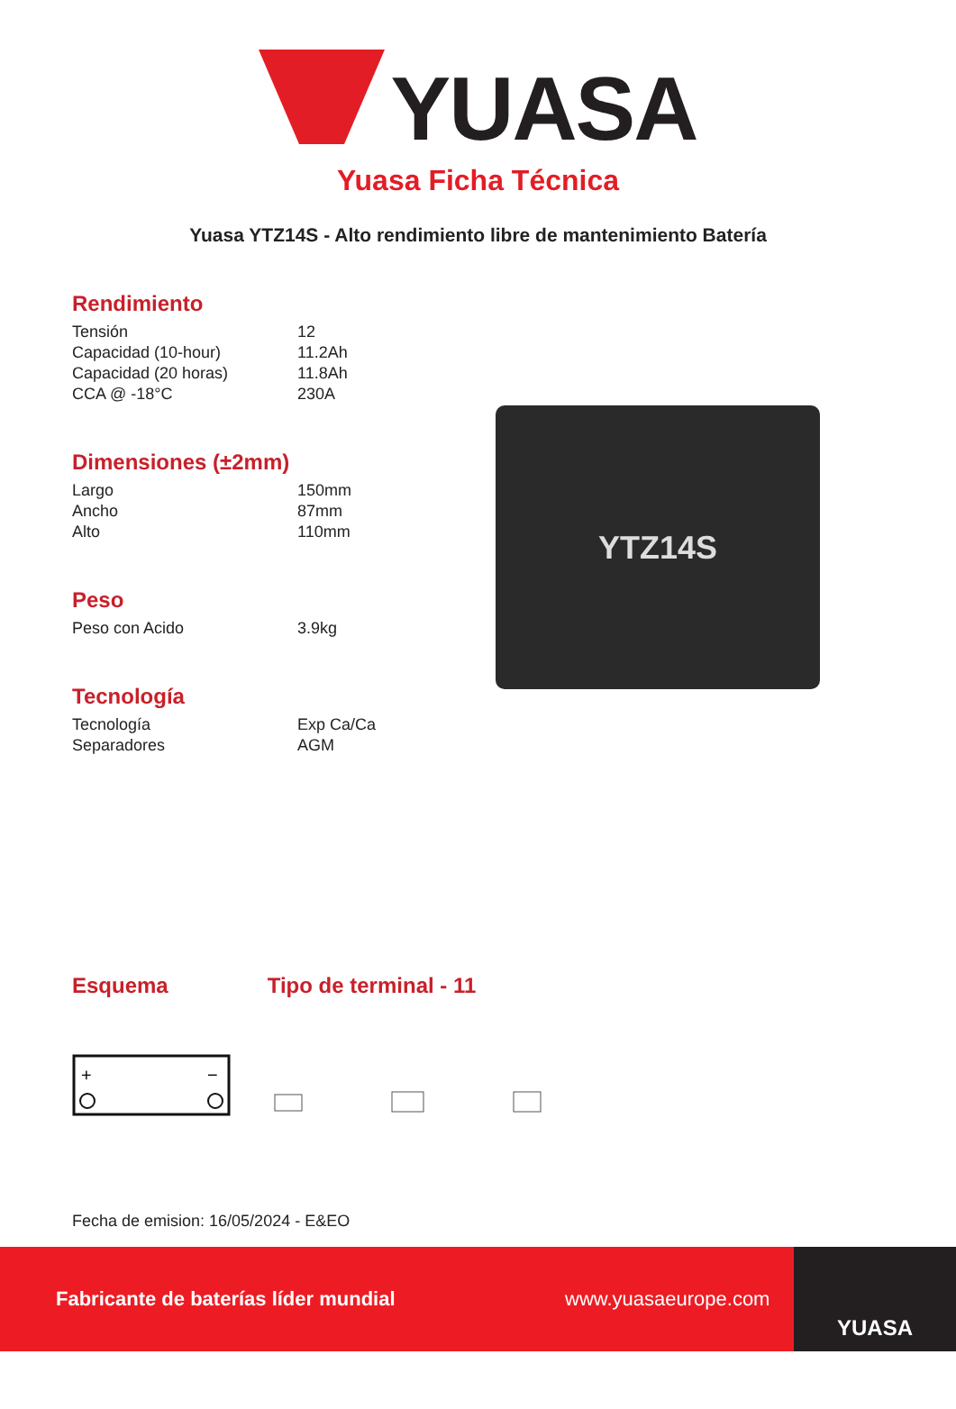YUASA
Yuasa Ficha Técnica
Yuasa YTZ14S - Alto rendimiento libre de mantenimiento Batería
Rendimiento
| Tensión | 12 |
| Capacidad (10-hour) | 11.2Ah |
| Capacidad (20 horas) | 11.8Ah |
| CCA @ -18°C | 230A |
Dimensiones (±2mm)
| Largo | 150mm |
| Ancho | 87mm |
| Alto | 110mm |
Peso
| Peso con Acido | 3.9kg |
Tecnología
| Tecnología | Exp Ca/Ca |
| Separadores | AGM |
YTZ14S
Esquema Tipo de terminal - 11
+
−
Fecha de emision: 16/05/2024 - E&EO
Fabricante de baterías líder mundial www.yuasaeurope.com
YUASA